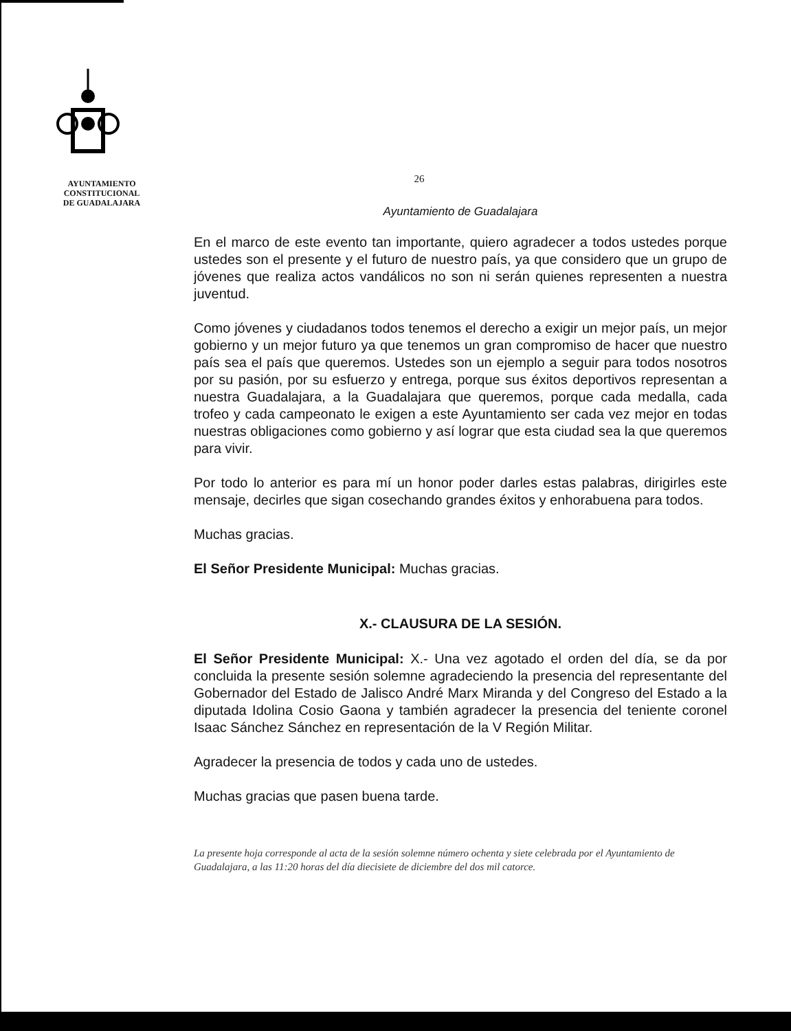AYUNTAMIENTO
CONSTITUCIONAL
DE GUADALAJARA
26
Ayuntamiento de Guadalajara
En el marco de este evento tan importante, quiero agradecer a todos ustedes porque ustedes son el presente y el futuro de nuestro país, ya que considero que un grupo de jóvenes que realiza actos vandálicos no son ni serán quienes representen a nuestra juventud.
Como jóvenes y ciudadanos todos tenemos el derecho a exigir un mejor país, un mejor gobierno y un mejor futuro ya que tenemos un gran compromiso de hacer que nuestro país sea el país que queremos. Ustedes son un ejemplo a seguir para todos nosotros por su pasión, por su esfuerzo y entrega, porque sus éxitos deportivos representan a nuestra Guadalajara, a la Guadalajara que queremos, porque cada medalla, cada trofeo y cada campeonato le exigen a este Ayuntamiento ser cada vez mejor en todas nuestras obligaciones como gobierno y así lograr que esta ciudad sea la que queremos para vivir.
Por todo lo anterior es para mí un honor poder darles estas palabras, dirigirles este mensaje, decirles que sigan cosechando grandes éxitos y enhorabuena para todos.
Muchas gracias.
El Señor Presidente Municipal: Muchas gracias.
X.- CLAUSURA DE LA SESIÓN.
El Señor Presidente Municipal: X.- Una vez agotado el orden del día, se da por concluida la presente sesión solemne agradeciendo la presencia del representante del Gobernador del Estado de Jalisco André Marx Miranda y del Congreso del Estado a la diputada Idolina Cosio Gaona y también agradecer la presencia del teniente coronel Isaac Sánchez Sánchez en representación de la V Región Militar.
Agradecer la presencia de todos y cada uno de ustedes.
Muchas gracias que pasen buena tarde.
La presente hoja corresponde al acta de la sesión solemne número ochenta y siete celebrada por el Ayuntamiento de Guadalajara, a las 11:20 horas del día diecisiete de diciembre del dos mil catorce.